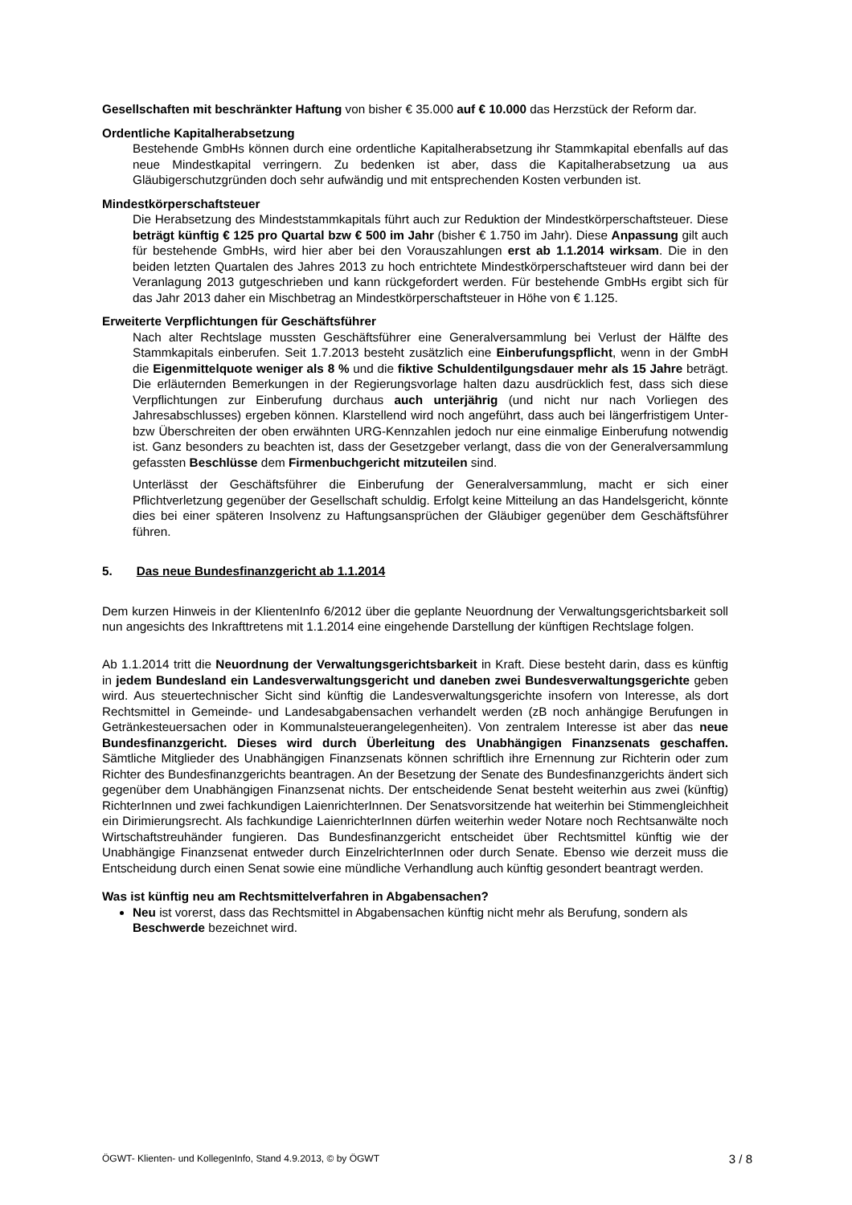Gesellschaften mit beschränkter Haftung von bisher € 35.000 auf € 10.000 das Herzstück der Reform dar.
Ordentliche Kapitalherabsetzung
Bestehende GmbHs können durch eine ordentliche Kapitalherabsetzung ihr Stammkapital ebenfalls auf das neue Mindestkapital verringern. Zu bedenken ist aber, dass die Kapitalherabsetzung ua aus Gläubigerschutzgründen doch sehr aufwändig und mit entsprechenden Kosten verbunden ist.
Mindestkörperschaftsteuer
Die Herabsetzung des Mindeststammkapitals führt auch zur Reduktion der Mindestkörperschaftsteuer. Diese beträgt künftig € 125 pro Quartal bzw € 500 im Jahr (bisher € 1.750 im Jahr). Diese Anpassung gilt auch für bestehende GmbHs, wird hier aber bei den Vorauszahlungen erst ab 1.1.2014 wirksam. Die in den beiden letzten Quartalen des Jahres 2013 zu hoch entrichtete Mindestkörperschaftsteuer wird dann bei der Veranlagung 2013 gutgeschrieben und kann rückgefordert werden. Für bestehende GmbHs ergibt sich für das Jahr 2013 daher ein Mischbetrag an Mindestkörperschaftsteuer in Höhe von € 1.125.
Erweiterte Verpflichtungen für Geschäftsführer
Nach alter Rechtslage mussten Geschäftsführer eine Generalversammlung bei Verlust der Hälfte des Stammkapitals einberufen. Seit 1.7.2013 besteht zusätzlich eine Einberufungspflicht, wenn in der GmbH die Eigenmittelquote weniger als 8 % und die fiktive Schuldentilgungsdauer mehr als 15 Jahre beträgt. Die erläuternden Bemerkungen in der Regierungsvorlage halten dazu ausdrücklich fest, dass sich diese Verpflichtungen zur Einberufung durchaus auch unterjährig (und nicht nur nach Vorliegen des Jahresabschlusses) ergeben können. Klarstellend wird noch angeführt, dass auch bei längerfristigem Unter- bzw Überschreiten der oben erwähnten URG-Kennzahlen jedoch nur eine einmalige Einberufung notwendig ist. Ganz besonders zu beachten ist, dass der Gesetzgeber verlangt, dass die von der Generalversammlung gefassten Beschlüsse dem Firmenbuchgericht mitzuteilen sind.
Unterlässt der Geschäftsführer die Einberufung der Generalversammlung, macht er sich einer Pflichtverletzung gegenüber der Gesellschaft schuldig. Erfolgt keine Mitteilung an das Handelsgericht, könnte dies bei einer späteren Insolvenz zu Haftungsansprüchen der Gläubiger gegenüber dem Geschäftsführer führen.
5. Das neue Bundesfinanzgericht ab 1.1.2014
Dem kurzen Hinweis in der KlientenInfo 6/2012 über die geplante Neuordnung der Verwaltungsgerichtsbarkeit soll nun angesichts des Inkrafttretens mit 1.1.2014 eine eingehende Darstellung der künftigen Rechtslage folgen.
Ab 1.1.2014 tritt die Neuordnung der Verwaltungsgerichtsbarkeit in Kraft. Diese besteht darin, dass es künftig in jedem Bundesland ein Landesverwaltungsgericht und daneben zwei Bundesverwaltungsgerichte geben wird. Aus steuertechnischer Sicht sind künftig die Landesverwaltungsgerichte insofern von Interesse, als dort Rechtsmittel in Gemeinde- und Landesabgabensachen verhandelt werden (zB noch anhängige Berufungen in Getränkesteuersachen oder in Kommunalsteuerangelegenheiten). Von zentralem Interesse ist aber das neue Bundesfinanzgericht. Dieses wird durch Überleitung des Unabhängigen Finanzsenats geschaffen. Sämtliche Mitglieder des Unabhängigen Finanzsenats können schriftlich ihre Ernennung zur Richterin oder zum Richter des Bundesfinanzgerichts beantragen. An der Besetzung der Senate des Bundesfinanzgerichts ändert sich gegenüber dem Unabhängigen Finanzsenat nichts. Der entscheidende Senat besteht weiterhin aus zwei (künftig) RichterInnen und zwei fachkundigen LaienrichterInnen. Der Senatsvorsitzende hat weiterhin bei Stimmengleichheit ein Dirimierungsrecht. Als fachkundige LaienrichterInnen dürfen weiterhin weder Notare noch Rechtsanwälte noch Wirtschaftstreuhänder fungieren. Das Bundesfinanzgericht entscheidet über Rechtsmittel künftig wie der Unabhängige Finanzsenat entweder durch EinzelrichterInnen oder durch Senate. Ebenso wie derzeit muss die Entscheidung durch einen Senat sowie eine mündliche Verhandlung auch künftig gesondert beantragt werden.
Was ist künftig neu am Rechtsmittelverfahren in Abgabensachen?
Neu ist vorerst, dass das Rechtsmittel in Abgabensachen künftig nicht mehr als Berufung, sondern als Beschwerde bezeichnet wird.
ÖGWT- Klienten- und KollegenInfo, Stand 4.9.2013, © by ÖGWT 3 / 8